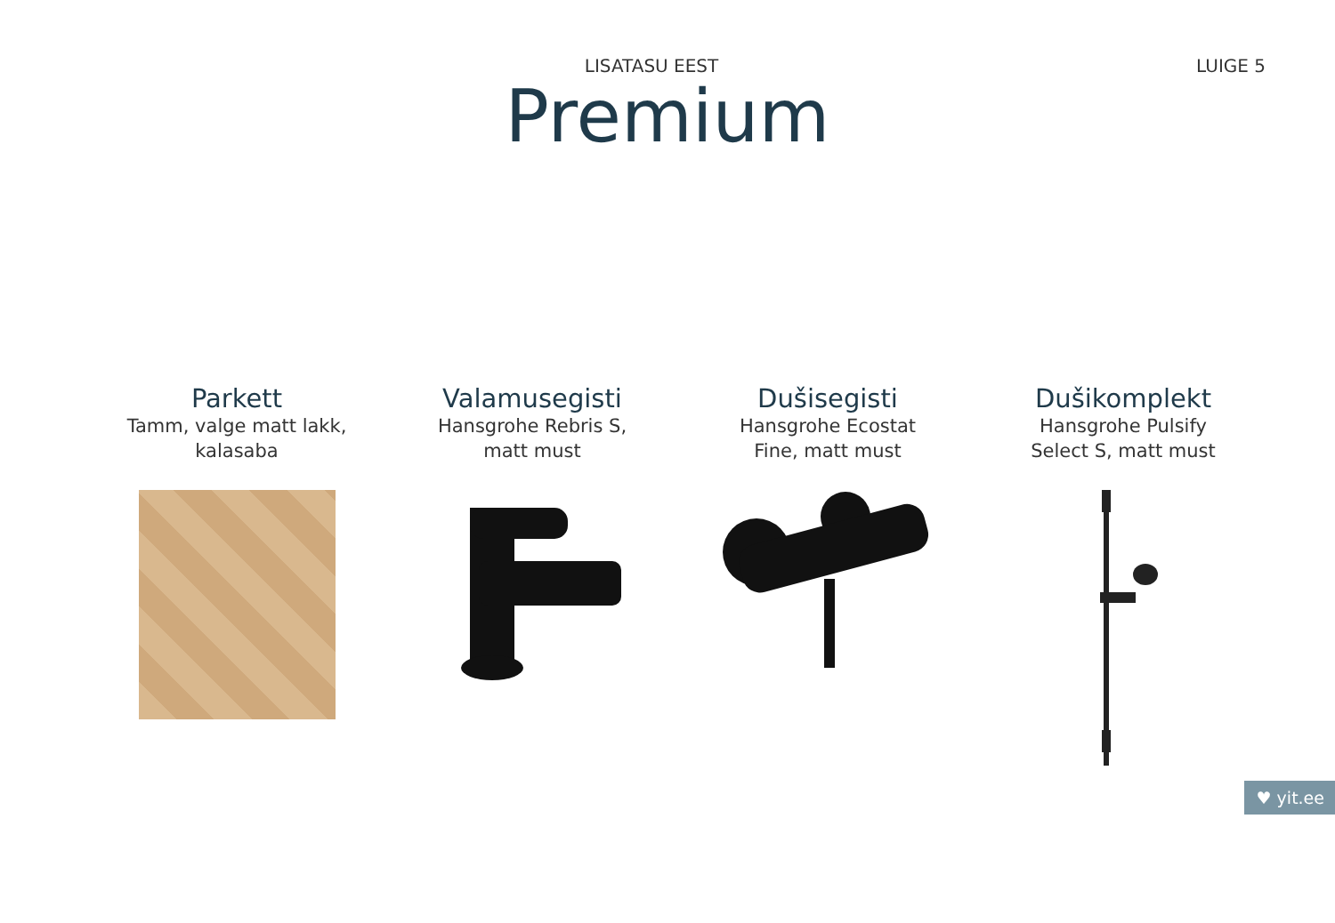LISATASU EEST LUIGE 5
Premium
Parkett
Tamm, valge matt lakk,
kalasaba
Valamusegisti
Hansgrohe Rebris S,
matt must
Dušisegisti
Hansgrohe Ecostat
Fine, matt must
Dušikomplekt
Hansgrohe Pulsify
Select S, matt must
♥ yit.ee